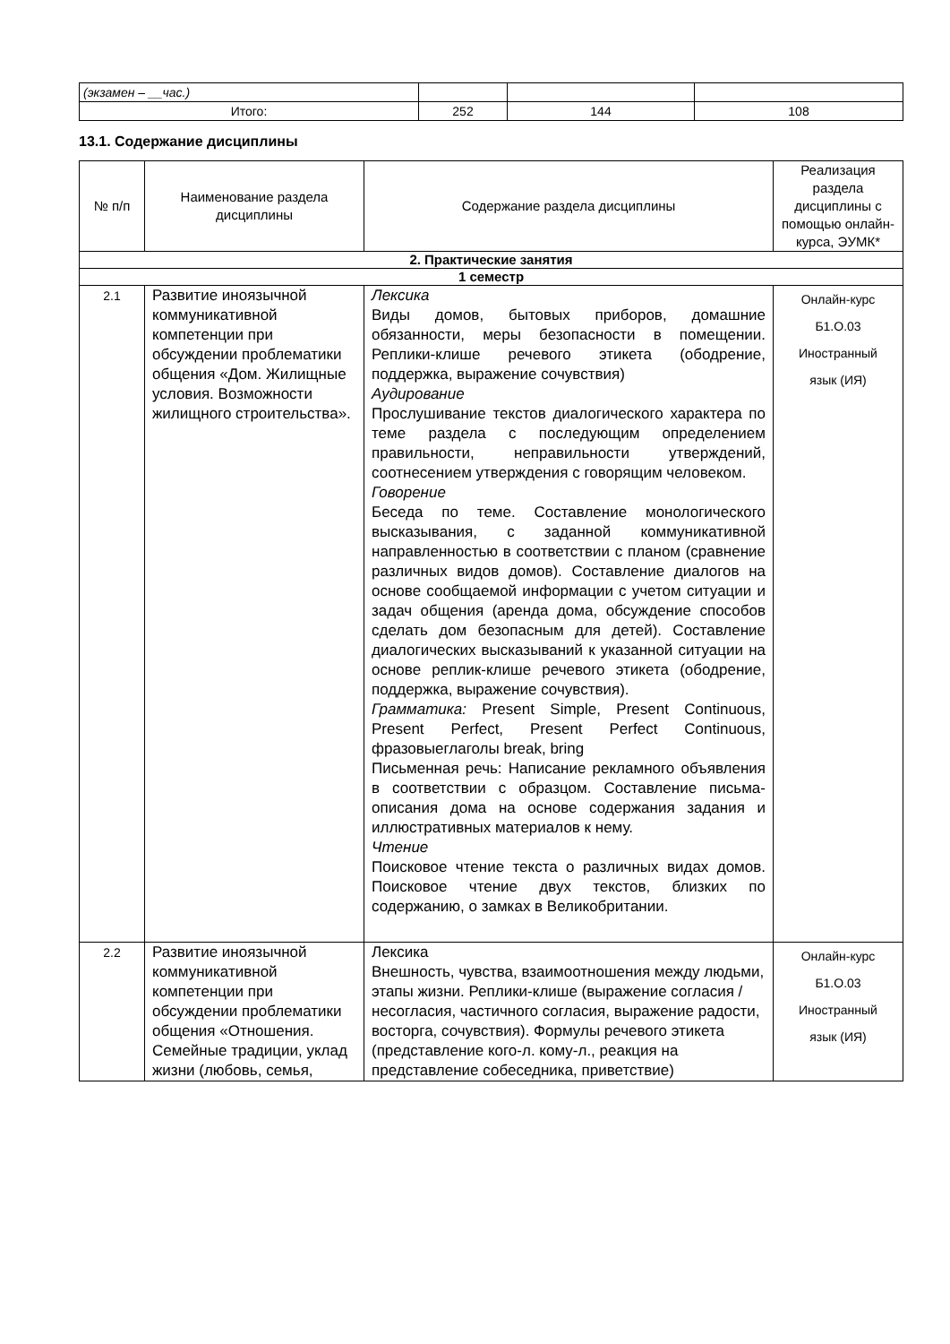| (экзамен – __час.) | | | |
| Итого: | 252 | 144 | 108 |
13.1. Содержание дисциплины
| № п/п | Наименование раздела дисциплины | Содержание раздела дисциплины | Реализация раздела дисциплины с помощью онлайн-курса, ЭУМК* |
| --- | --- | --- | --- |
| 2. Практические занятия | | | |
| 1 семестр | | | |
| 2.1 | Развитие иноязычной коммуникативной компетенции при обсуждении проблематики общения «Дом. Жилищные условия. Возможности жилищного строительства». | Лексика Виды домов, бытовых приборов, домашние обязанности, меры безопасности в помещении. Реплики-клише речевого этикета (ободрение, поддержка, выражение сочувствия) Аудирование Прослушивание текстов диалогического характера по теме раздела с последующим определением правильности, неправильности утверждений, соотнесением утверждения с говорящим человеком. Говорение Беседа по теме. Составление монологического высказывания, с заданной коммуникативной направленностью в соответствии с планом (сравнение различных видов домов). Составление диалогов на основе сообщаемой информации с учетом ситуации и задач общения (аренда дома, обсуждение способов сделать дом безопасным для детей). Составление диалогических высказываний к указанной ситуации на основе реплик-клише речевого этикета (ободрение, поддержка, выражение сочувствия). Грамматика: Present Simple, Present Continuous, Present Perfect, Present Perfect Continuous, фразовыеглаголы break, bring Письменная речь: Написание рекламного объявления в соответствии с образцом. Составление письма-описания дома на основе содержания задания и иллюстративных материалов к нему. Чтение Поисковое чтение текста о различных видах домов. Поисковое чтение двух текстов, близких по содержанию, о замках в Великобритании. | Онлайн-курс Б1.О.03 Иностранный язык (ИЯ) |
| 2.2 | Развитие иноязычной коммуникативной компетенции при обсуждении проблематики общения «Отношения. Семейные традиции, уклад жизни (любовь, семья, | Лексика Внешность, чувства, взаимоотношения между людьми, этапы жизни. Реплики-клише (выражение согласия / несогласия, частичного согласия, выражение радости, восторга, сочувствия). Формулы речевого этикета (представление кого-л. кому-л., реакция на представление собеседника, приветствие) | Онлайн-курс Б1.О.03 Иностранный язык (ИЯ) |